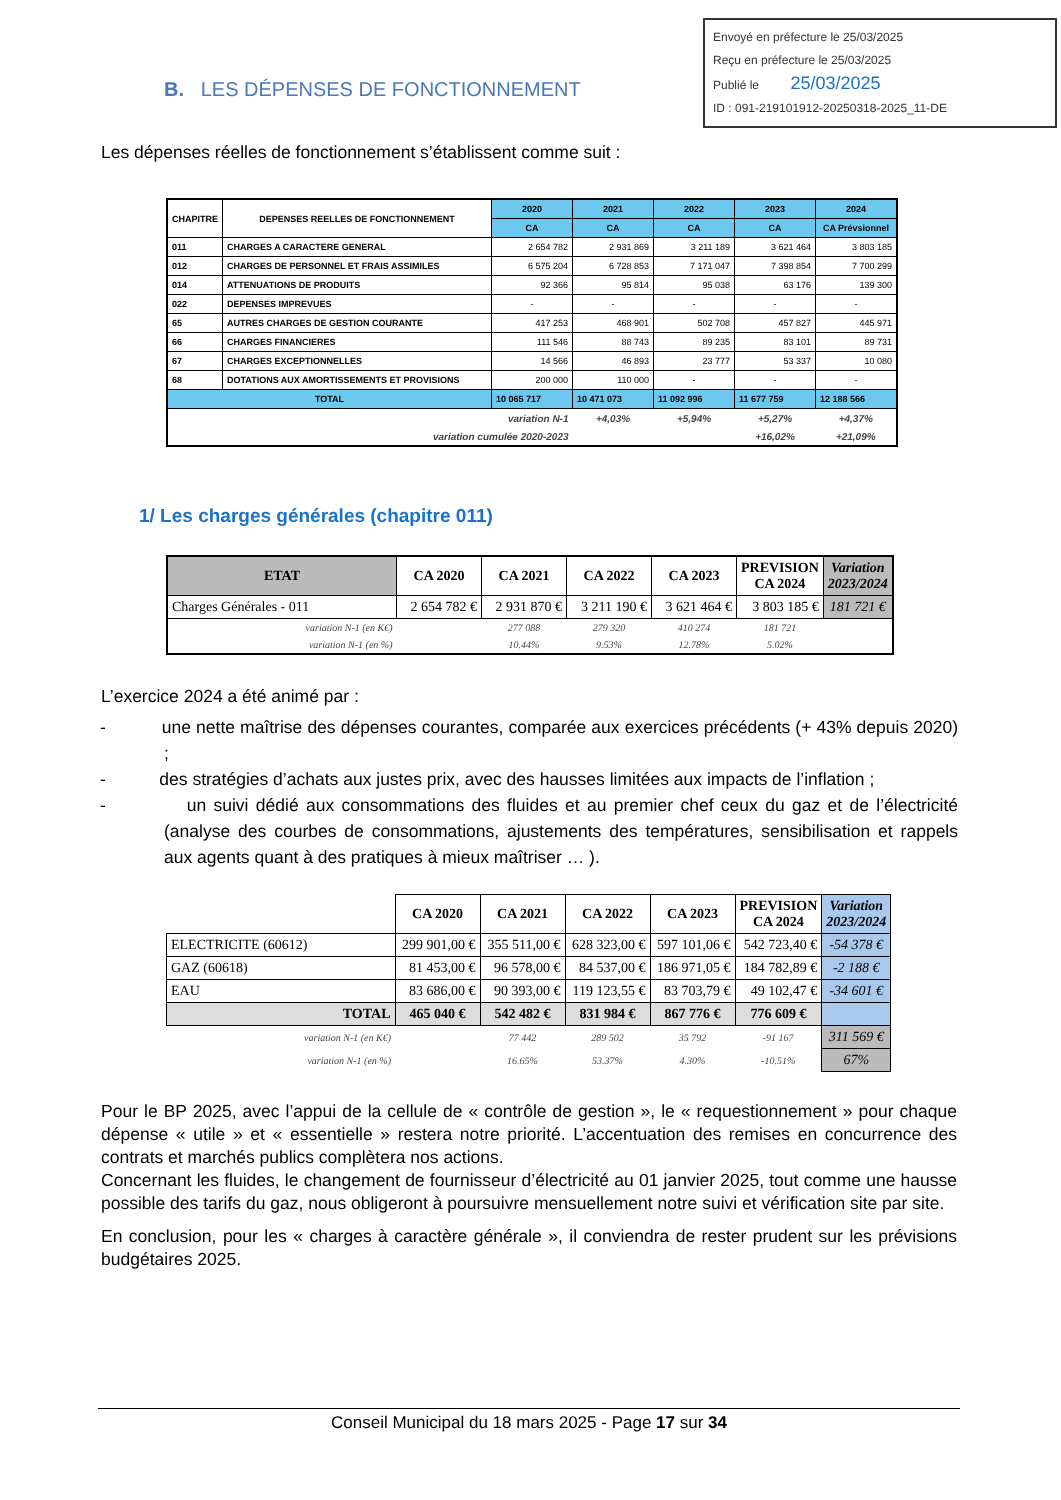Envoyé en préfecture le 25/03/2025
Reçu en préfecture le 25/03/2025
Publié le 25/03/2025
ID : 091-219101912-20250318-2025_11-DE
B. LES DÉPENSES DE FONCTIONNEMENT
Les dépenses réelles de fonctionnement s’établissent comme suit :
| CHAPITRE | DEPENSES REELLES DE FONCTIONNEMENT | 2020 | 2021 | 2022 | 2023 | 2024 |
| --- | --- | --- | --- | --- | --- | --- |
| | | CA | CA | CA | CA | CA Prévsionnel |
| 011 | CHARGES A CARACTERE GENERAL | 2 654 782 | 2 931 869 | 3 211 189 | 3 621 464 | 3 803 185 |
| 012 | CHARGES DE PERSONNEL ET FRAIS ASSIMILES | 6 575 204 | 6 728 853 | 7 171 047 | 7 398 854 | 7 700 299 |
| 014 | ATTENUATIONS DE PRODUITS | 92 366 | 95 814 | 95 038 | 63 176 | 139 300 |
| 022 | DEPENSES IMPREVUES | - | - | - | - | - |
| 65 | AUTRES CHARGES DE GESTION COURANTE | 417 253 | 468 901 | 502 708 | 457 827 | 445 971 |
| 66 | CHARGES FINANCIERES | 111 546 | 88 743 | 89 235 | 83 101 | 89 731 |
| 67 | CHARGES EXCEPTIONNELLES | 14 566 | 46 893 | 23 777 | 53 337 | 10 080 |
| 68 | DOTATIONS AUX AMORTISSEMENTS ET PROVISIONS | 200 000 | 110 000 | - | - | - |
| TOTAL | | 10 065 717 | 10 471 073 | 11 092 996 | 11 677 759 | 12 188 566 |
| variation N-1 | | | +4,03% | +5,94% | +5,27% | +4,37% |
| variation cumulée 2020-2023 | | | | | +16,02% | +21,09% |
1/ Les charges générales (chapitre 011)
| ETAT | CA 2020 | CA 2021 | CA 2022 | CA 2023 | PREVISION CA 2024 | Variation 2023/2024 |
| --- | --- | --- | --- | --- | --- | --- |
| Charges Générales - 011 | 2 654 782 € | 2 931 870 € | 3 211 190 € | 3 621 464 € | 3 803 185 € | 181 721 € |
| variation N-1 (en K€) | | 277 088 | 279 320 | 410 274 | 181 721 | |
| variation N-1 (en %) | | 10.44% | 9.53% | 12.78% | 5.02% | |
L’exercice 2024 a été animé par :
- une nette maîtrise des dépenses courantes, comparée aux exercices précédents (+ 43% depuis 2020) ;
- des stratégies d’achats aux justes prix, avec des hausses limitées aux impacts de l’inflation ;
- un suivi dédié aux consommations des fluides et au premier chef ceux du gaz et de l’électricité (analyse des courbes de consommations, ajustements des températures, sensibilisation et rappels aux agents quant à des pratiques à mieux maîtriser … ).
| | CA 2020 | CA 2021 | CA 2022 | CA 2023 | PREVISION CA 2024 | Variation 2023/2024 |
| --- | --- | --- | --- | --- | --- | --- |
| ELECTRICITE (60612) | 299 901,00 € | 355 511,00 € | 628 323,00 € | 597 101,06 € | 542 723,40 € | -54 378 € |
| GAZ (60618) | 81 453,00 € | 96 578,00 € | 84 537,00 € | 186 971,05 € | 184 782,89 € | -2 188 € |
| EAU | 83 686,00 € | 90 393,00 € | 119 123,55 € | 83 703,79 € | 49 102,47 € | -34 601 € |
| TOTAL | 465 040 € | 542 482 € | 831 984 € | 867 776 € | 776 609 € | |
| variation N-1 (en K€) | | 77 442 | 289 502 | 35 792 | -91 167 | 311 569 € |
| variation N-1 (en %) | | 16.65% | 53.37% | 4.30% | -10.51% | 67% |
Pour le BP 2025, avec l’appui de la cellule de « contrôle de gestion », le « requestionnement » pour chaque dépense « utile » et « essentielle » restera notre priorité. L’accentuation des remises en concurrence des contrats et marchés publics complètera nos actions.
Concernant les fluides, le changement de fournisseur d’électricité au 01 janvier 2025, tout comme une hausse possible des tarifs du gaz, nous obligeront à poursuivre mensuellement notre suivi et vérification site par site.
En conclusion, pour les « charges à caractère générale », il conviendra de rester prudent sur les prévisions budgétaires 2025.
Conseil Municipal du 18 mars 2025 - Page 17 sur 34